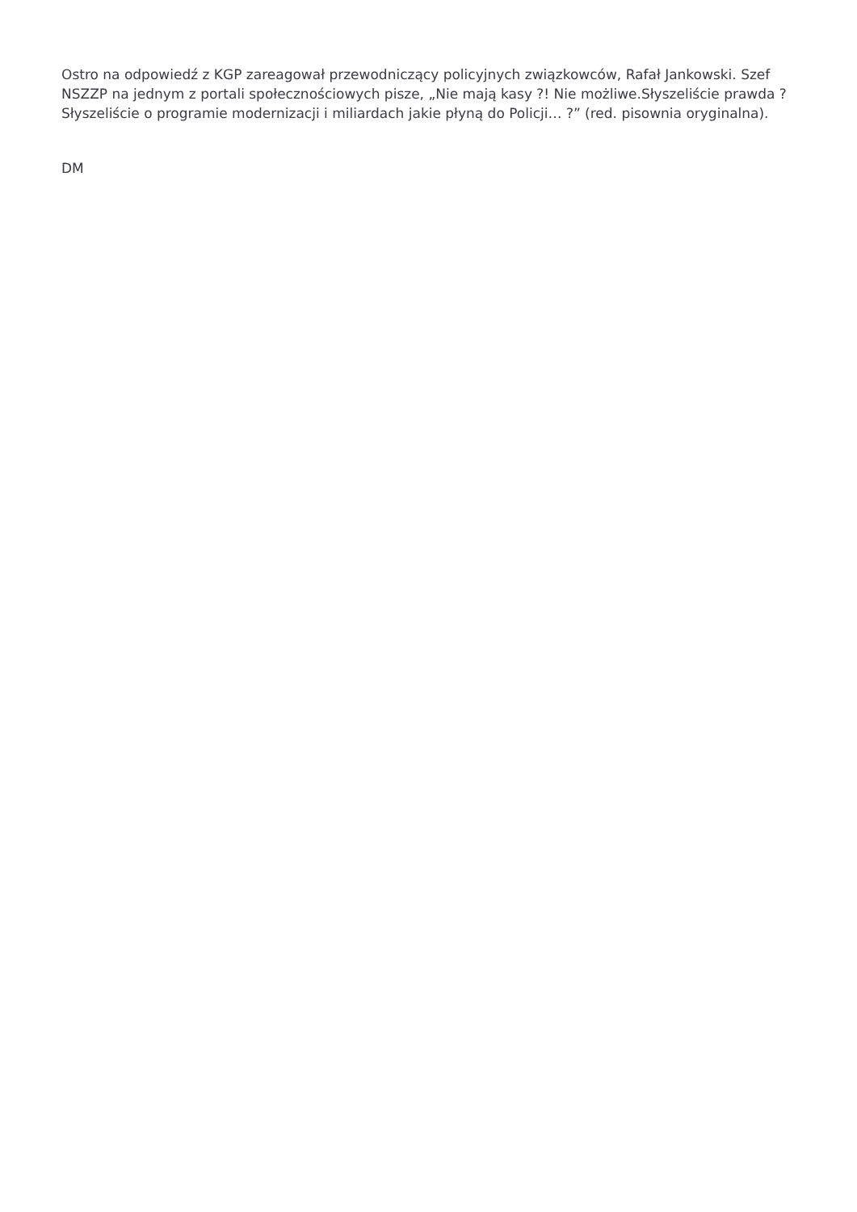Ostro na odpowiedź z KGP zareagował przewodniczący policyjnych związkowców, Rafał Jankowski. Szef NSZZP na jednym z portali społecznościowych pisze, „Nie mają kasy ?! Nie możliwe.Słyszeliście prawda ? Słyszeliście o programie modernizacji i miliardach jakie płyną do Policji… ?” (red. pisownia oryginalna).
DM